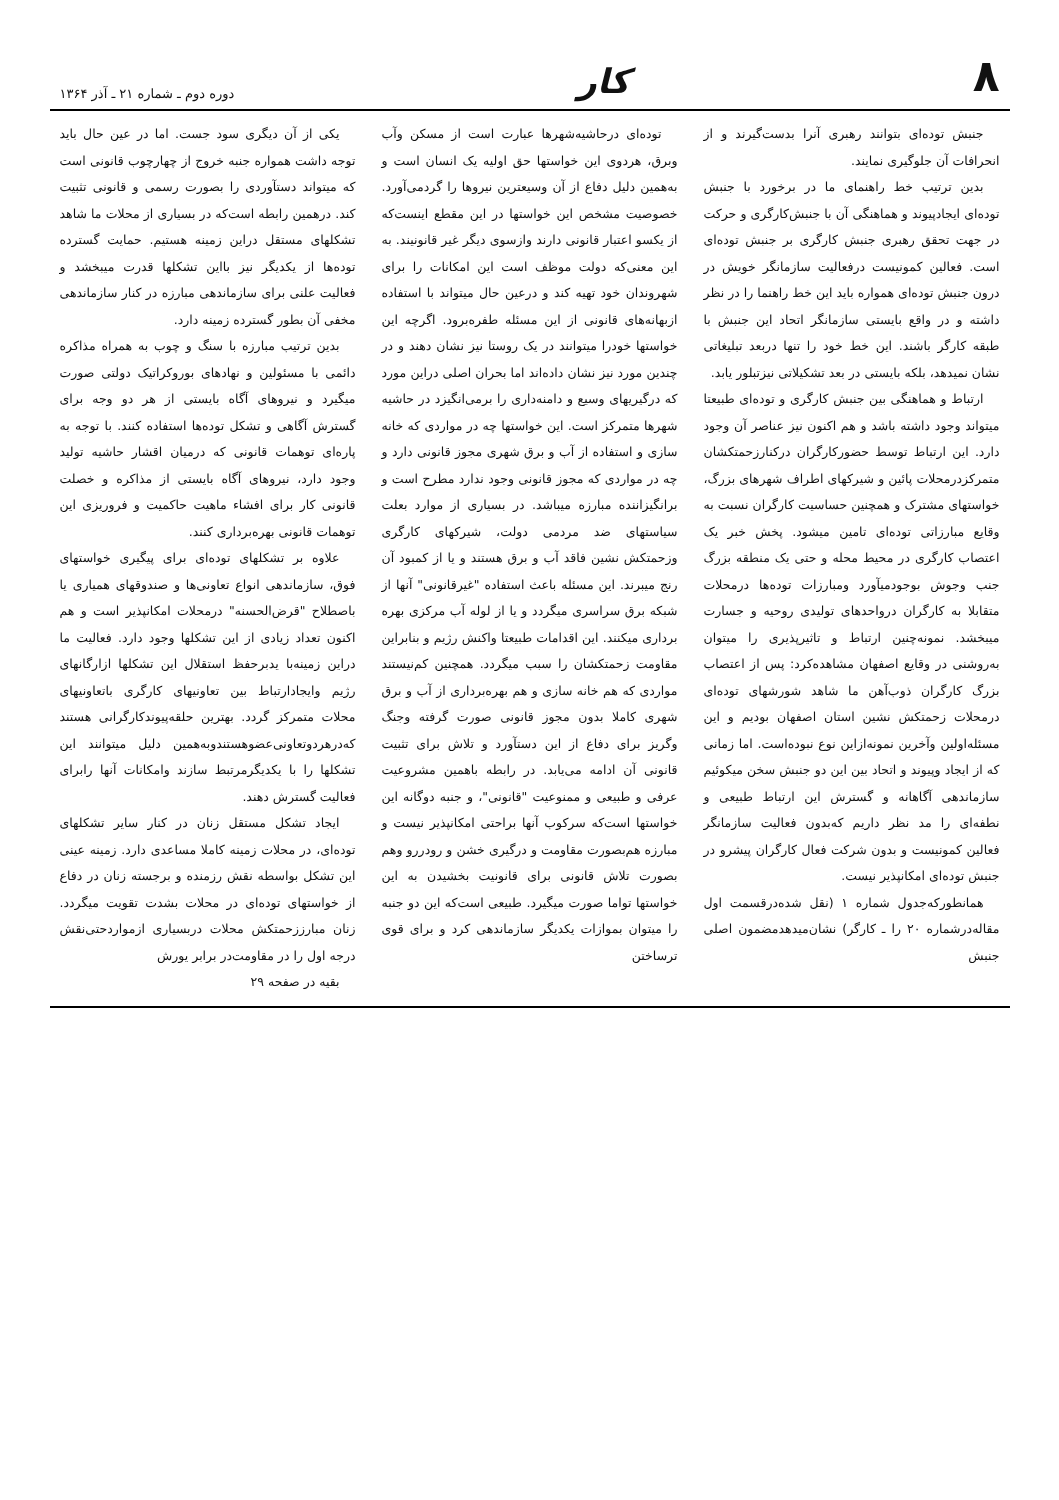۸
کار
دوره دوم ـ شماره ۲۱ ـ آذر ۱۳۶۴
جنبش توده‌ای بتوانند رهبری آنرا بدست‌گیرند و از انحرافات آن جلوگیری نمایند.
بدین ترتیب خط راهنمای ما در برخورد با جنبش توده‌ای ایجادپیوند و هماهنگی آن با جنبش‌کارگری و حرکت در جهت تحقق رهبری جنبش کارگری بر جنبش توده‌ای است. فعالین کمونیست درفعالیت سازمانگر خویش در درون جنبش توده‌ای همواره باید این خط راهنما را در نظر داشته و در واقع بایستی سازمانگر اتحاد این جنبش با طبقه کارگر باشند. این خط خود را تنها دربعد تبلیغاتی نشان نمیدهد، بلکه بایستی در بعد تشکیلاتی نیزتبلور یابد.
ارتباط و هماهنگی بین جنبش کارگری و توده‌ای طبیعتا میتواند وجود داشته باشد و هم اکنون نیز عناصر آن وجود دارد. این ارتباط توسط حضورکارگران درکنارزحمتکشان متمرکزدرمحلات پائین و شیرکهای اطراف شهرهای بزرگ، خواستهای مشترک و همچنین حساسیت کارگران نسبت به وقایع مبارزاتی توده‌ای تامین میشود. پخش خبر یک اعتصاب کارگری در محیط محله و حتی یک منطقه بزرگ جنب وجوش بوجودمیآورد ومبارزات توده‌ها درمحلات متقابلا به کارگران درواحدهای تولیدی روحیه و جسارت میبخشد. نمونه‌چنین ارتباط و تاثیرپذیری را میتوان به‌روشنی در وقایع اصفهان مشاهده‌کرد: پس از اعتصاب بزرگ کارگران ذوب‌آهن ما شاهد شورشهای توده‌ای درمحلات زحمتکش نشین استان اصفهان بودیم و این مسئله‌اولین وآخرین نمونه‌ازاین نوع نبوده‌است. اما زمانی که از ایجاد وپیوند و اتحاد بین این دو جنبش سخن میکوئیم سازماندهی آگاهانه و گسترش این ارتباط طبیعی و نطفه‌ای را مد نظر داریم که‌بدون فعالیت سازمانگر فعالین کمونیست و بدون شرکت فعال کارگران پیشرو در جنبش توده‌ای امکانپذیر نیست.
همانطورکه‌جدول شماره ۱ (نقل شده‌درقسمت اول مقاله‌درشماره ۲۰ را ـ کارگر) نشان‌میدهدمضمون اصلی جنبش
توده‌ای درحاشیه‌شهرها عبارت است از مسکن وآب وبرق، هردوی این خواستها حق اولیه یک انسان است و به‌همین دلیل دفاع از آن وسیعترین نیروها را گردمی‌آورد. خصوصیت مشخص این خواستها در این مقطع اینست‌که از یکسو اعتبار قانونی دارند وازسوی دیگر غیر قانونیند. به این معنی‌که دولت موظف است این امکانات را برای شهروندان خود تهیه کند و درعین حال میتواند با استفاده ازبهانه‌های قانونی از این مسئله طفره‌برود. اگرچه این خواستها خودرا میتوانند در یک روستا نیز نشان دهند و در چندین مورد نیز نشان داده‌اند اما بحران اصلی دراین مورد که درگیریهای وسیع و دامنه‌داری را برمی‌انگیزد در حاشیه شهرها متمرکز است. این خواستها چه در مواردی که خانه سازی و استفاده از آب و برق شهری مجوز قانونی دارد و چه در مواردی که مجوز قانونی وجود ندارد مطرح است و برانگیزاننده مبارزه میباشد. در بسیاری از موارد بعلت سیاستهای ضد مردمی دولت، شیرکهای کارگری وزحمتکش نشین فاقد آب و برق هستند و یا از کمبود آن رنج میبرند. این مسئله باعث استفاده "غیرقانونی" آنها از شبکه برق سراسری میگردد و یا از لوله آب مرکزی بهره برداری میکنند. این اقدامات طبیعتا واکنش رژیم و بنابراین مقاومت زحمتکشان را سبب میگردد. همچنین کم‌نیستند مواردی که هم خانه سازی و هم بهره‌برداری از آب و برق شهری کاملا بدون مجوز قانونی صورت گرفته وجنگ وگریز برای دفاع از این دستآورد و تلاش برای تثبیت قانونی آن ادامه می‌یابد. در رابطه باهمین مشروعیت عرفی و طبیعی و ممنوعیت "قانونی"، و جنبه دوگانه این خواستها است‌که سرکوب آنها براحتی امکانپذیر نیست و مبارزه هم‌بصورت مقاومت و درگیری خشن و رودررو وهم بصورت تلاش قانونی برای قانونیت بخشیدن به این خواستها تواما صورت میگیرد. طبیعی است‌که این دو جنبه را میتوان بموازات یکدیگر سازماندهی کرد و برای قوی ترساختن
یکی از آن دیگری سود جست. اما در عین حال باید توجه داشت همواره جنبه خروج از چهارچوب قانونی است که میتواند دستآوردی را بصورت رسمی و قانونی تثبیت کند. درهمین رابطه است‌که در بسیاری از محلات ما شاهد تشکلهای مستقل دراین زمینه هستیم. حمایت گسترده توده‌ها از یکدیگر نیز بااین تشکلها قدرت میبخشد و فعالیت علنی برای سازماندهی مبارزه در کنار سازماندهی مخفی آن بطور گسترده زمینه دارد.
بدین ترتیب مبارزه با سنگ و چوب به همراه مذاکره دائمی با مسئولین و نهادهای بوروکراتیک دولتی صورت میگیرد و نیروهای آگاه بایستی از هر دو وجه برای گسترش آگاهی و تشکل توده‌ها استفاده کنند. با توجه به پاره‌ای توهمات قانونی که درمیان اقشار حاشیه تولید وجود دارد، نیروهای آگاه بایستی از مذاکره و خصلت قانونی کار برای افشاء ماهیت حاکمیت و فروریزی این توهمات قانونی بهره‌برداری کنند.
علاوه بر تشکلهای توده‌ای برای پیگیری خواستهای فوق، سازماندهی انواع تعاونی‌ها و صندوقهای همیاری یا باصطلاح "قرض‌الحسنه" درمحلات امکانپذیر است و هم اکنون تعداد زیادی از این تشکلها وجود دارد. فعالیت ما دراین زمینه‌با یدبرحفظ استقلال این تشکلها ازارگانهای رژیم وایجادارتباط بین تعاونیهای کارگری باتعاونیهای محلات متمرکز گردد. بهترین حلقه‌پیوندکارگرانی هستند که‌درهردوتعاونی‌عضوهستندوبه‌همین دلیل میتوانند این تشکلها را با یکدیگرمرتبط سازند وامکانات آنها رابرای فعالیت گسترش دهند.
ایجاد تشکل مستقل زنان در کنار سایر تشکلهای توده‌ای، در محلات زمینه کاملا مساعدی دارد. زمینه عینی این تشکل بواسطه نقش رزمنده و برجسته زنان در دفاع از خواستهای توده‌ای در محلات بشدت تقویت میگردد. زنان مبارززحمتکش محلات دربسیاری ازمواردحتی‌نقش درجه اول را در مقاومت‌در برابر یورش
بقیه در صفحه ۲۹